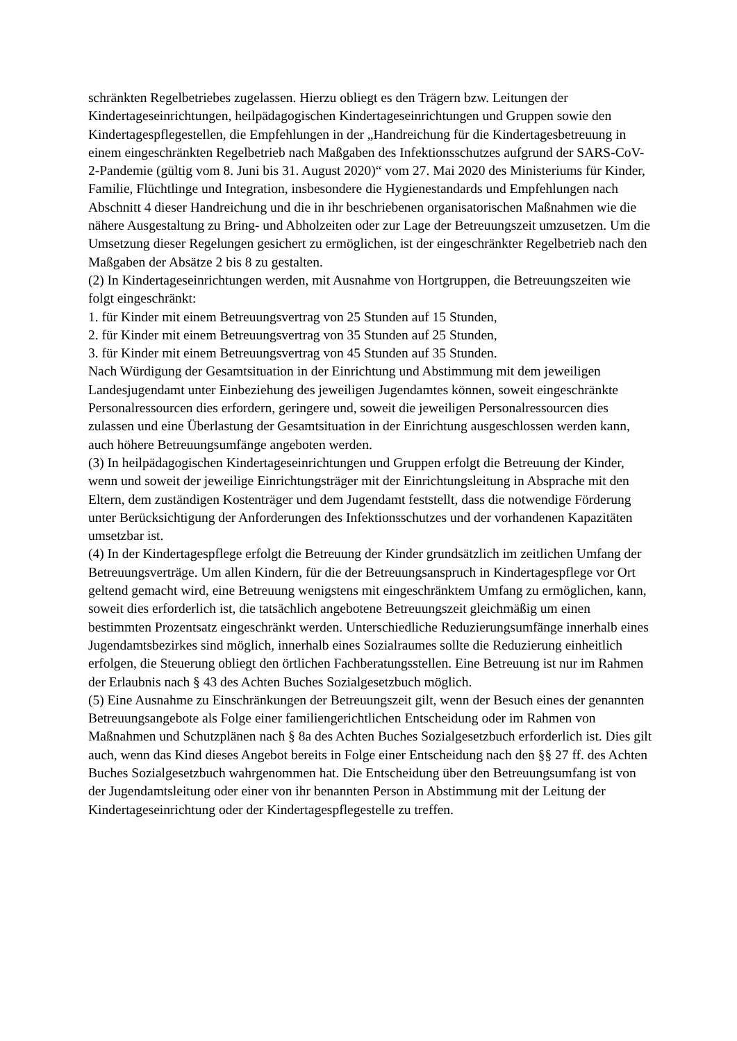schränkten Regelbetriebes zugelassen. Hierzu obliegt es den Trägern bzw. Leitungen der Kindertageseinrichtungen, heilpädagogischen Kindertageseinrichtungen und Gruppen sowie den Kindertagespflegestellen, die Empfehlungen in der „Handreichung für die Kindertagesbetreuung in einem eingeschränkten Regelbetrieb nach Maßgaben des Infektionsschutzes aufgrund der SARS-CoV-2-Pandemie (gültig vom 8. Juni bis 31. August 2020)“ vom 27. Mai 2020 des Ministeriums für Kinder, Familie, Flüchtlinge und Integration, insbesondere die Hygienestandards und Empfehlungen nach Abschnitt 4 dieser Handreichung und die in ihr beschriebenen organisatorischen Maßnahmen wie die nähere Ausgestaltung zu Bring- und Abholzeiten oder zur Lage der Betreuungszeit umzusetzen. Um die Umsetzung dieser Regelungen gesichert zu ermöglichen, ist der eingeschränkter Regelbetrieb nach den Maßgaben der Absätze 2 bis 8 zu gestalten.
(2) In Kindertageseinrichtungen werden, mit Ausnahme von Hortgruppen, die Betreuungszeiten wie folgt eingeschränkt:
1. für Kinder mit einem Betreuungsvertrag von 25 Stunden auf 15 Stunden,
2. für Kinder mit einem Betreuungsvertrag von 35 Stunden auf 25 Stunden,
3. für Kinder mit einem Betreuungsvertrag von 45 Stunden auf 35 Stunden.
Nach Würdigung der Gesamtsituation in der Einrichtung und Abstimmung mit dem jeweiligen Landesjugendamt unter Einbeziehung des jeweiligen Jugendamtes können, soweit eingeschränkte Personalressourcen dies erfordern, geringere und, soweit die jeweiligen Personalressourcen dies zulassen und eine Überlastung der Gesamtsituation in der Einrichtung ausgeschlossen werden kann, auch höhere Betreuungsumfänge angeboten werden.
(3) In heilpädagogischen Kindertageseinrichtungen und Gruppen erfolgt die Betreuung der Kinder, wenn und soweit der jeweilige Einrichtungsträger mit der Einrichtungsleitung in Absprache mit den Eltern, dem zuständigen Kostenträger und dem Jugendamt feststellt, dass die notwendige Förderung unter Berücksichtigung der Anforderungen des Infektionsschutzes und der vorhandenen Kapazitäten umsetzbar ist.
(4) In der Kindertagespflege erfolgt die Betreuung der Kinder grundsätzlich im zeitlichen Umfang der Betreuungsverträge. Um allen Kindern, für die der Betreuungsanspruch in Kindertagespflege vor Ort geltend gemacht wird, eine Betreuung wenigstens mit eingeschränktem Umfang zu ermöglichen, kann, soweit dies erforderlich ist, die tatsächlich angebotene Betreuungszeit gleichmäßig um einen bestimmten Prozentsatz eingeschränkt werden. Unterschiedliche Reduzierungsumfänge innerhalb eines Jugendamtsbezirkes sind möglich, innerhalb eines Sozialraumes sollte die Reduzierung einheitlich erfolgen, die Steuerung obliegt den örtlichen Fachberatungsstellen. Eine Betreuung ist nur im Rahmen der Erlaubnis nach § 43 des Achten Buches Sozialgesetzbuch möglich.
(5) Eine Ausnahme zu Einschränkungen der Betreuungszeit gilt, wenn der Besuch eines der genannten Betreuungsangebote als Folge einer familiengerichtlichen Entscheidung oder im Rahmen von Maßnahmen und Schutzplänen nach § 8a des Achten Buches Sozialgesetzbuch erforderlich ist. Dies gilt auch, wenn das Kind dieses Angebot bereits in Folge einer Entscheidung nach den §§ 27 ff. des Achten Buches Sozialgesetzbuch wahrgenommen hat. Die Entscheidung über den Betreuungsumfang ist von der Jugendamtsleitung oder einer von ihr benannten Person in Abstimmung mit der Leitung der Kindertageseinrichtung oder der Kindertagespflegestelle zu treffen.